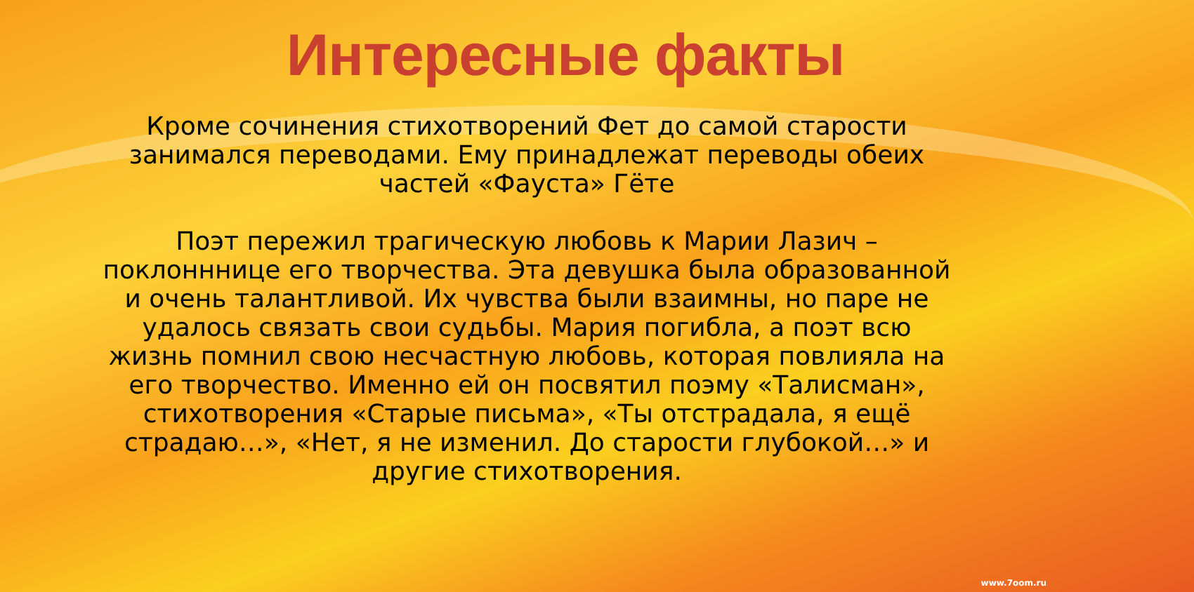Интересные факты
Кроме сочинения стихотворений Фет до самой старости занимался переводами. Ему принадлежат переводы обеих частей «Фауста» Гёте
Поэт пережил трагическую любовь к Марии Лазич – поклонннице его творчества. Эта девушка была образованной и очень талантливой. Их чувства были взаимны, но паре не удалось связать свои судьбы. Мария погибла, а поэт всю жизнь помнил свою несчастную любовь, которая повлияла на его творчество. Именно ей он посвятил поэму «Талисман», стихотворения «Старые письма», «Ты отстрадала, я ещё страдаю…», «Нет, я не изменил. До старости глубокой…» и другие стихотворения.
www.7oom.ru